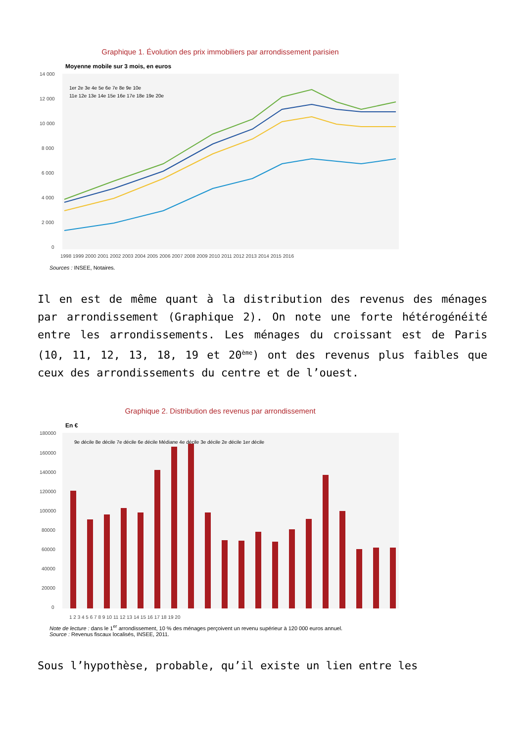Graphique 1. Évolution des prix immobiliers par arrondissement parisien
Moyenne mobile sur 3 mois, en euros
14 000
12 000
10 000
8 000
6 000
4 000
2 000
0
1998 1999 2000 2001 2002 2003 2004 2005 2006 2007 2008 2009 2010 2011 2012 2013 2014 2015 2016
1er 2e 3e 4e 5e 6e 7e 8e 9e 10e
11e 12e 13e 14e 15e 16e 17e 18e 19e 20e
Sources : INSEE, Notaires.
Il en est de même quant à la distribution des revenus des ménages par arrondissement (Graphique 2). On note une forte hétérogénéité entre les arrondissements. Les ménages du croissant est de Paris (10, 11, 12, 13, 18, 19 et 20<sup>ème</sup>) ont des revenus plus faibles que ceux des arrondissements du centre et de l’ouest.
Graphique 2. Distribution des revenus par arrondissement
En €
180000
160000
140000
120000
100000
80000
60000
40000
20000
0
1 2 3 4 5 6 7 8 9 10 11 12 13 14 15 16 17 18 19 20
9e décile 8e décile 7e décile 6e décile Médiane 4e décile 3e décile 2e décile 1er décile
Note de lecture : dans le 1<sup>er</sup> arrondissement, 10 % des ménages perçoivent un revenu supérieur à 120 000 euros annuel.
Source : Revenus fiscaux localisés, INSEE, 2011.
Sous l’hypothèse, probable, qu’il existe un lien entre les